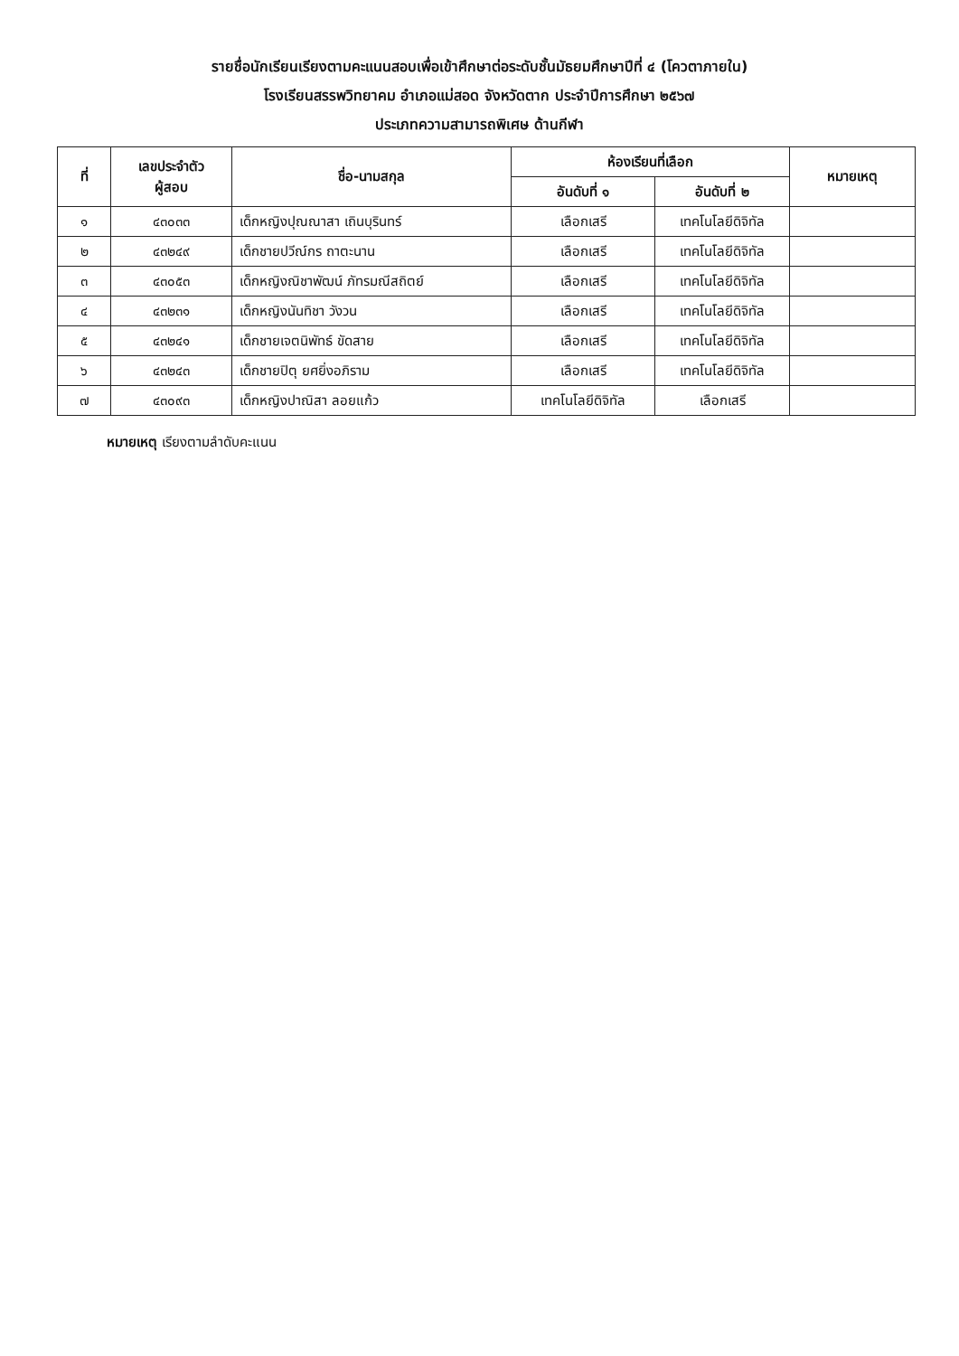รายชื่อนักเรียนเรียงตามคะแนนสอบเพื่อเข้าศึกษาต่อระดับชั้นมัธยมศึกษาปีที่ ๔ (โควตาภายใน)
โรงเรียนสรรพวิทยาคม อำเภอแม่สอด จังหวัดตาก ประจำปีการศึกษา ๒๕๖๗
ประเภทความสามารถพิเศษ ด้านกีฬา
| ที่ | เลขประจำตัว ผู้สอบ | ชื่อ-นามสกุล | ห้องเรียนที่เลือก | | หมายเหตุ |
| --- | --- | --- | --- | --- | --- |
| | | | อันดับที่ ๑ | อันดับที่ ๒ | |
| ๑ | ๔๓๐๓๓ | เด็กหญิงปุณณาสา เถินบุรินทร์ | เลือกเสรี | เทคโนโลยีดิจิทัล | |
| ๒ | ๔๓๒๔๙ | เด็กชายปวีณ์กร ถาตะนาน | เลือกเสรี | เทคโนโลยีดิจิทัล | |
| ๓ | ๔๓๐๕๓ | เด็กหญิงณิชาพัฒน์ ภัทรมณีสถิตย์ | เลือกเสรี | เทคโนโลยีดิจิทัล | |
| ๔ | ๔๓๒๓๑ | เด็กหญิงนันทิชา วังวน | เลือกเสรี | เทคโนโลยีดิจิทัล | |
| ๕ | ๔๓๒๔๑ | เด็กชายเจตนิพัทธ์ ขัดสาย | เลือกเสรี | เทคโนโลยีดิจิทัล | |
| ๖ | ๔๓๒๔๓ | เด็กชายปิตุ ยศยิ่งอภิราม | เลือกเสรี | เทคโนโลยีดิจิทัล | |
| ๗ | ๔๓๐๙๓ | เด็กหญิงปาณิสา ลอยแก้ว | เทคโนโลยีดิจิทัล | เลือกเสรี | |
หมายเหตุ เรียงตามลำดับคะแนน